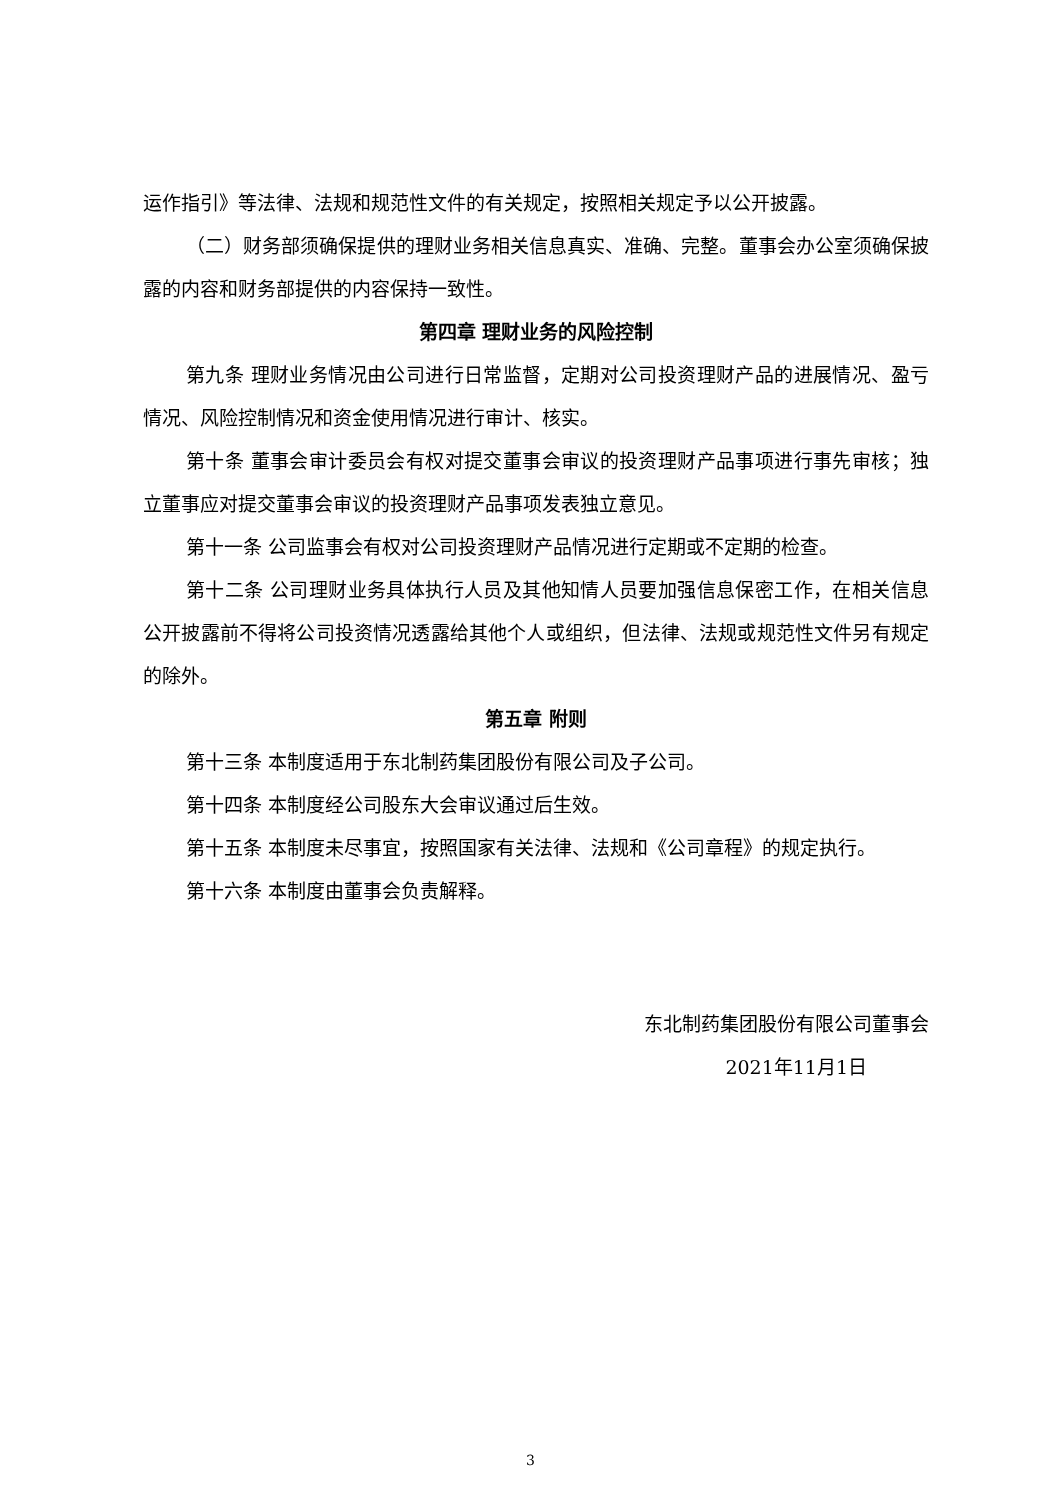运作指引》等法律、法规和规范性文件的有关规定，按照相关规定予以公开披露。
（二）财务部须确保提供的理财业务相关信息真实、准确、完整。董事会办公室须确保披露的内容和财务部提供的内容保持一致性。
第四章 理财业务的风险控制
第九条 理财业务情况由公司进行日常监督，定期对公司投资理财产品的进展情况、盈亏情况、风险控制情况和资金使用情况进行审计、核实。
第十条 董事会审计委员会有权对提交董事会审议的投资理财产品事项进行事先审核；独立董事应对提交董事会审议的投资理财产品事项发表独立意见。
第十一条 公司监事会有权对公司投资理财产品情况进行定期或不定期的检查。
第十二条 公司理财业务具体执行人员及其他知情人员要加强信息保密工作，在相关信息公开披露前不得将公司投资情况透露给其他个人或组织，但法律、法规或规范性文件另有规定的除外。
第五章 附则
第十三条 本制度适用于东北制药集团股份有限公司及子公司。
第十四条 本制度经公司股东大会审议通过后生效。
第十五条 本制度未尽事宜，按照国家有关法律、法规和《公司章程》的规定执行。
第十六条 本制度由董事会负责解释。
东北制药集团股份有限公司董事会
2021年11月1日
3